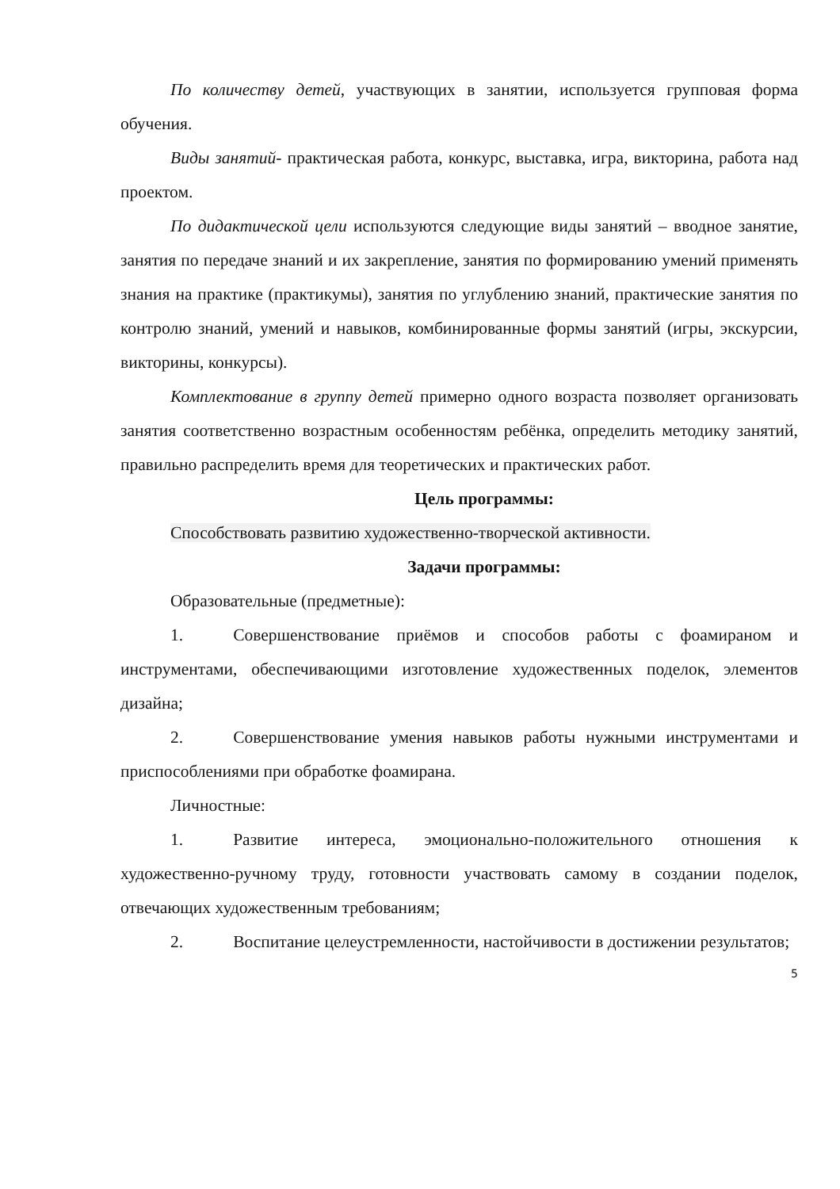По количеству детей, участвующих в занятии, используется групповая форма обучения.
Виды занятий- практическая работа, конкурс, выставка, игра, викторина, работа над проектом.
По дидактической цели используются следующие виды занятий – вводное занятие, занятия по передаче знаний и их закрепление, занятия по формированию умений применять знания на практике (практикумы), занятия по углублению знаний, практические занятия по контролю знаний, умений и навыков, комбинированные формы занятий (игры, экскурсии, викторины, конкурсы).
Комплектование в группу детей примерно одного возраста позволяет организовать занятия соответственно возрастным особенностям ребёнка, определить методику занятий, правильно распределить время для теоретических и практических работ.
Цель программы:
Способствовать развитию художественно-творческой активности.
Задачи программы:
Образовательные (предметные):
1. Совершенствование приёмов и способов работы с фоамираном и инструментами, обеспечивающими изготовление художественных поделок, элементов дизайна;
2. Совершенствование умения навыков работы нужными инструментами и приспособлениями при обработке фоамирана.
Личностные:
1. Развитие интереса, эмоционально-положительного отношения к художественно-ручному труду, готовности участвовать самому в создании поделок, отвечающих художественным требованиям;
2. Воспитание целеустремленности, настойчивости в достижении результатов;
5